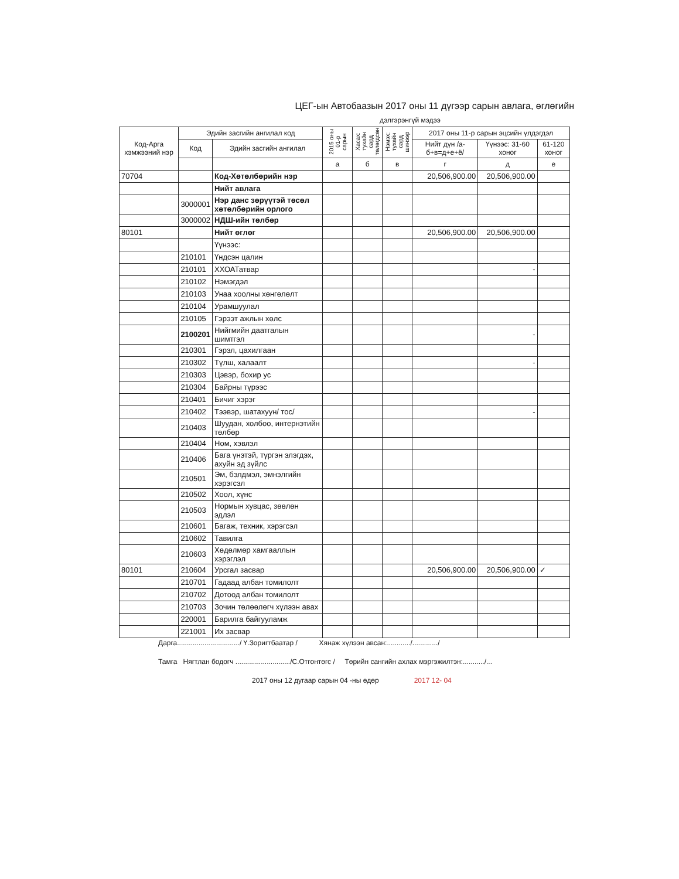ЦЕГ-ын Автобаазын 2017 оны 11 дүгээр сарын авлага, өглөгийн
дэлгэрэнгүй мэдээ
| Код-Арга хэмжээний нэр | Эдийн засгийн ангилал код | | 2015 оны 01-р сарын | Хасах: тухайн сард төлөгдсөн | Нэмэх: тухайн сард шинээр | 2017 оны 11-р сарын эцсийн үлдэгдэл | | |
| --- | --- | --- | --- | --- | --- | --- | --- | --- |
| | Код | Эдийн засгийн ангилал | | | | Нийт дүн /а-б+в=д+е+ё/ | Үүнээс: 31-60 хоног | 61-120 хоног |
| | | | а | б | в | г | д | е |
| 70704 | | Код-Хөтөлбөрийн нэр | | | | 20,506,900.00 | 20,506,900.00 | |
| | | Нийт авлага | | | | | | |
| | 3000001 | Нэр данс зөрүүтэй төсөл хөтөлбөрийн орлого | | | | | | |
| | 3000002 | НДШ-ийн төлбөр | | | | | | |
| 80101 | | Нийт өглөг | | | | 20,506,900.00 | 20,506,900.00 | |
| | | Үүнээс: | | | | | | |
| | 210101 | Үндсэн цалин | | | | | | |
| | 210101 | ХХОАТатвар | | | | | - | |
| | 210102 | Нэмэгдэл | | | | | | |
| | 210103 | Унаа хоолны хөнгөлөлт | | | | | | |
| | 210104 | Урамшуулал | | | | | | |
| | 210105 | Гэрээт ажлын хөлс | | | | | | |
| | 2100201 | Нийгмийн даатгалын шимтгэл | | | | | - | |
| | 210301 | Гэрэл, цахилгаан | | | | | | |
| | 210302 | Түлш, халаалт | | | | | - | |
| | 210303 | Цэвэр, бохир ус | | | | | | |
| | 210304 | Байрны түрээс | | | | | | |
| | 210401 | Бичиг хэрэг | | | | | | |
| | 210402 | Тээвэр, шатахуун/ тос/ | | | | | - | |
| | 210403 | Шуудан, холбоо, интернэтийн төлбөр | | | | | | |
| | 210404 | Ном, хэвлэл | | | | | | |
| | 210406 | Бага үнэтэй, түргэн элэгдэх, ахуйн эд зүйлс | | | | | | |
| | 210501 | Эм, бэлдмэл, эмнэлгийн хэрэгсэл | | | | | | |
| | 210502 | Хоол, хүнс | | | | | | |
| | 210503 | Нормын хувцас, зөөлөн эдлэл | | | | | | |
| | 210601 | Багаж, техник, хэрэгсэл | | | | | | |
| | 210602 | Тавилга | | | | | | |
| | 210603 | Хөдөлмөр хамгааллын хэрэглэл | | | | | | |
| 80101 | 210604 | Урсгал засвар | | | | 20,506,900.00 | 20,506,900.00 | ✓ |
| | 210701 | Гадаад албан томилолт | | | | | | |
| | 210702 | Дотоод албан томилолт | | | | | | |
| | 210703 | Зочин төлөөлөгч хүлээн авах | | | | | | |
| | 220001 | Барилга байгууламж | | | | | | |
| | 221001 | Их засвар | | | | | | |
Дарга................................/ Ү.Зоригтбаатар / Хянаж хүлээн авсан:............/............./
Тамга Нягтлан бодогч ............................/С.Отгонтөгс / Төрийн сангийн ахлах мэргэжилтэн:.........../...
2017 оны 12 дугаар сарын 04 -ны өдөр 2017 12- 04